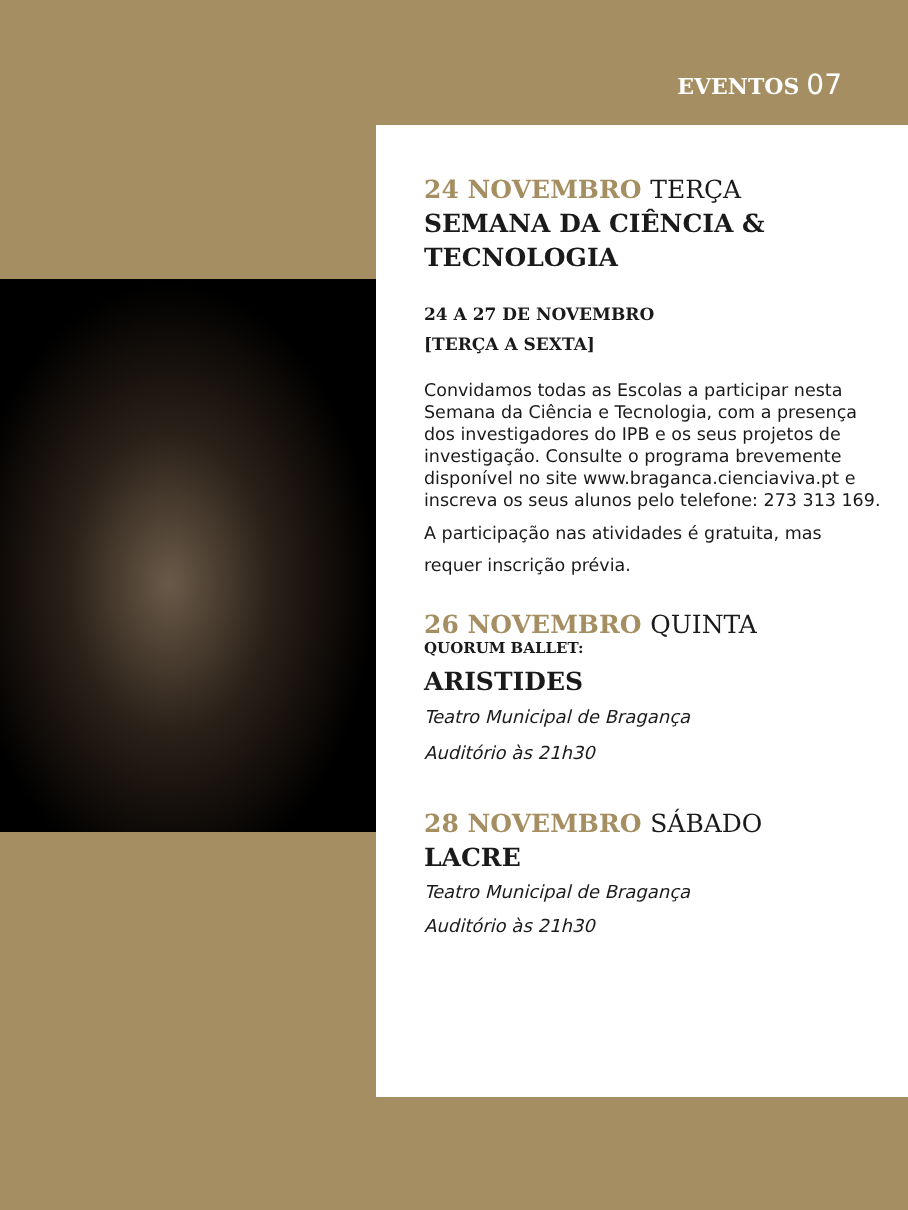EVENTOS 07
24 NOVEMBRO TERÇA
SEMANA DA CIÊNCIA &
TECNOLOGIA
24 A 27 DE NOVEMBRO
[TERÇA A SEXTA]
Convidamos todas as Escolas a participar nesta Semana da Ciência e Tecnologia, com a presença dos investigadores do IPB e os seus projetos de investigação. Consulte o programa brevemente disponível no site www.braganca.cienciaviva.pt e inscreva os seus alunos pelo telefone: 273 313 169.
A participação nas atividades é gratuita, mas requer inscrição prévia.
26 NOVEMBRO QUINTA
QUORUM BALLET:
ARISTIDES
Teatro Municipal de Bragança
Auditório às 21h30
28 NOVEMBRO SÁBADO
LACRE
Teatro Municipal de Bragança
Auditório às 21h30